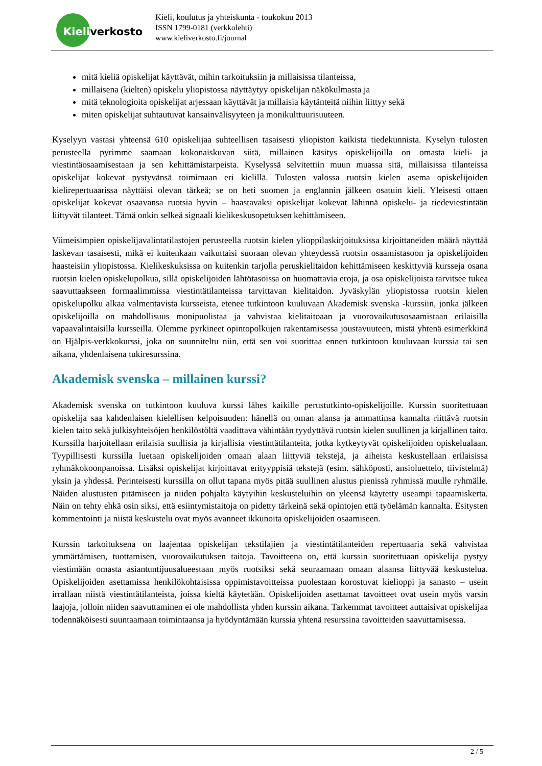Kieliverkosto
Kieli, koulutus ja yhteiskunta - toukokuu 2013
ISSN 1799-0181 (verkkolehti)
www.kieliverkosto.fi/journal
mitä kieliä opiskelijat käyttävät, mihin tarkoituksiin ja millaisissa tilanteissa,
millaisena (kielten) opiskelu yliopistossa näyttäytyy opiskelijan näkökulmasta ja
mitä teknologioita opiskelijat arjessaan käyttävät ja millaisia käytänteitä niihin liittyy sekä
miten opiskelijat suhtautuvat kansainvälisyyteen ja monikulttuurisuuteen.
Kyselyyn vastasi yhteensä 610 opiskelijaa suhteellisen tasaisesti yliopiston kaikista tiedekunnista. Kyselyn tulosten perusteella pyrimme saamaan kokonaiskuvan siitä, millainen käsitys opiskelijoilla on omasta kieli- ja viestintäosaamisestaan ja sen kehittämistarpeista. Kyselyssä selvitettiin muun muassa sitä, millaisissa tilanteissa opiskelijat kokevat pystyvänsä toimimaan eri kielillä. Tulosten valossa ruotsin kielen asema opiskelijoiden kielirepertuaarissa näyttäisi olevan tärkeä; se on heti suomen ja englannin jälkeen osatuin kieli. Yleisesti ottaen opiskelijat kokevat osaavansa ruotsia hyvin – haastavaksi opiskelijat kokevat lähinnä opiskelu- ja tiedeviestintään liittyvät tilanteet. Tämä onkin selkeä signaali kielikeskusopetuksen kehittämiseen.
Viimeisimpien opiskelijavalintatilastojen perusteella ruotsin kielen ylioppilaskirjoituksissa kirjoittaneiden määrä näyttää laskevan tasaisesti, mikä ei kuitenkaan vaikuttaisi suoraan olevan yhteydessä ruotsin osaamistasoon ja opiskelijoiden haasteisiin yliopistossa. Kielikeskuksissa on kuitenkin tarjolla peruskielitaidon kehittämiseen keskittyviä kursseja osana ruotsin kielen opiskelupolkua, sillä opiskelijoiden lähtötasoissa on huomattavia eroja, ja osa opiskelijoista tarvitsee tukea saavuttaakseen formaalimmissa viestintätilanteissa tarvittavan kielitaidon. Jyväskylän yliopistossa ruotsin kielen opiskelupolku alkaa valmentavista kursseista, etenee tutkintoon kuuluvaan Akademisk svenska -kurssiin, jonka jälkeen opiskelijoilla on mahdollisuus monipuolistaa ja vahvistaa kielitaitoaan ja vuorovaikutusosaamistaan erilaisilla vapaavalintaisilla kursseilla. Olemme pyrkineet opintopolkujen rakentamisessa joustavuuteen, mistä yhtenä esimerkkinä on Hjälpis-verkkokurssi, joka on suunniteltu niin, että sen voi suorittaa ennen tutkintoon kuuluvaan kurssia tai sen aikana, yhdenlaisena tukiresurssina.
Akademisk svenska – millainen kurssi?
Akademisk svenska on tutkintoon kuuluva kurssi lähes kaikille perustutkinto-opiskelijoille. Kurssin suoritettuaan opiskelija saa kahdenlaisen kielellisen kelpoisuuden: hänellä on oman alansa ja ammattinsa kannalta riittävä ruotsin kielen taito sekä julkisyhteisöjen henkilöstöltä vaadittava vähintään tyydyttävä ruotsin kielen suullinen ja kirjallinen taito. Kurssilla harjoitellaan erilaisia suullisia ja kirjallisia viestintätilanteita, jotka kytkeytyvät opiskelijoiden opiskelualaan. Tyypillisesti kurssilla luetaan opiskelijoiden omaan alaan liittyviä tekstejä, ja aiheista keskustellaan erilaisissa ryhmäkokoonpanoissa. Lisäksi opiskelijat kirjoittavat erityyppisiä tekstejä (esim. sähköposti, ansioluettelo, tiivistelmä) yksin ja yhdessä. Perinteisesti kurssilla on ollut tapana myös pitää suullinen alustus pienissä ryhmissä muulle ryhmälle. Näiden alustusten pitämiseen ja niiden pohjalta käytyihin keskusteluihin on yleensä käytetty useampi tapaamiskerta. Näin on tehty ehkä osin siksi, että esiintymistaitoja on pidetty tärkeinä sekä opintojen että työelämän kannalta. Esitysten kommentointi ja niistä keskustelu ovat myös avanneet ikkunoita opiskelijoiden osaamiseen.
Kurssin tarkoituksena on laajentaa opiskelijan tekstilajien ja viestintätilanteiden repertuaaria sekä vahvistaa ymmärtämisen, tuottamisen, vuorovaikutuksen taitoja. Tavoitteena on, että kurssin suoritettuaan opiskelija pystyy viestimään omasta asiantuntijuusalueestaan myös ruotsiksi sekä seuraamaan omaan alaansa liittyvää keskustelua. Opiskelijoiden asettamissa henkilökohtaisissa oppimistavoitteissa puolestaan korostuvat kielioppi ja sanasto – usein irrallaan niistä viestintätilanteista, joissa kieltä käytetään. Opiskelijoiden asettamat tavoitteet ovat usein myös varsin laajoja, jolloin niiden saavuttaminen ei ole mahdollista yhden kurssin aikana. Tarkemmat tavoitteet auttaisivat opiskelijaa todennäköisesti suuntaamaan toimintaansa ja hyödyntämään kurssia yhtenä resurssina tavoitteiden saavuttamisessa.
2 / 5